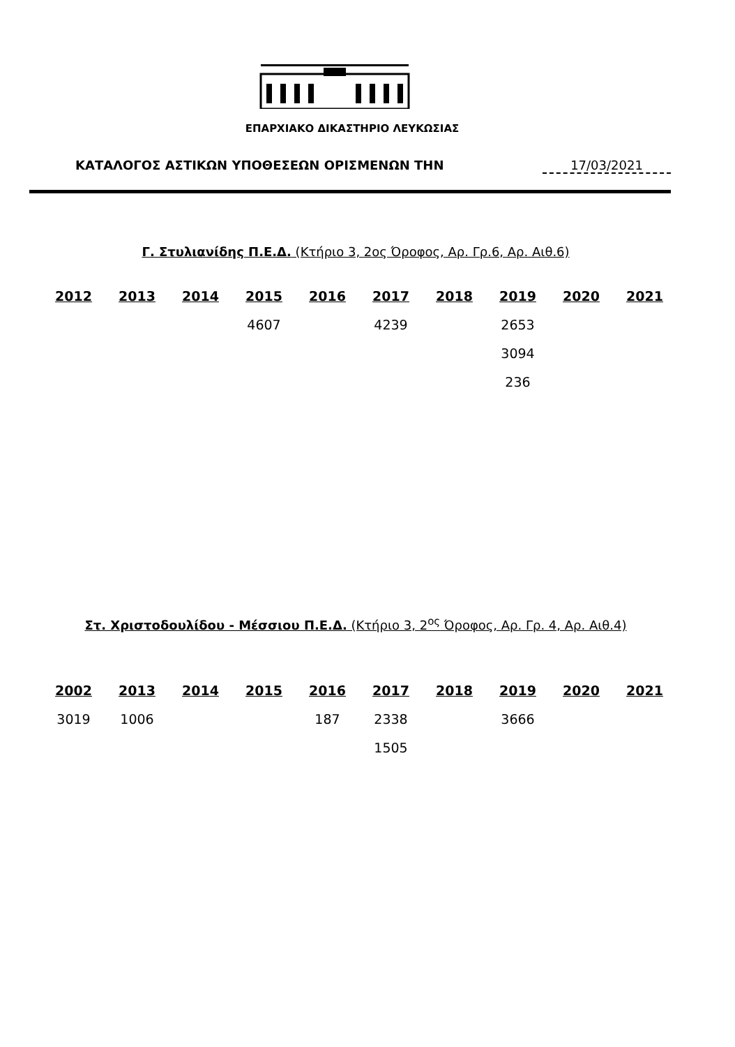ΕΠΑΡΧΙΑΚΟ ΔΙΚΑΣΤΗΡΙΟ ΛΕΥΚΩΣΙΑΣ
ΚΑΤΑΛΟΓΟΣ ΑΣΤΙΚΩΝ ΥΠΟΘΕΣΕΩΝ ΟΡΙΣΜΕΝΩΝ ΤΗΝ
17/03/2021
Γ. Στυλιανίδης Π.Ε.Δ. (Κτήριο 3, 2ος Όροφος, Αρ. Γρ.6, Αρ. Αιθ.6)
| 2012 | 2013 | 2014 | 2015 | 2016 | 2017 | 2018 | 2019 | 2020 | 2021 |
| --- | --- | --- | --- | --- | --- | --- | --- | --- | --- |
| | | | 4607 | | 4239 | | 2653 | | |
| | | | | | | | 3094 | | |
| | | | | | | | 236 | | |
Στ. Χριστοδουλίδου - Μέσσιου Π.Ε.Δ. (Κτήριο 3, 2<sup>ος</sup> Όροφος, Αρ. Γρ. 4, Αρ. Αιθ.4)
| 2002 | 2013 | 2014 | 2015 | 2016 | 2017 | 2018 | 2019 | 2020 | 2021 |
| --- | --- | --- | --- | --- | --- | --- | --- | --- | --- |
| 3019 | 1006 | | | 187 | 2338 | | 3666 | | |
| | | | | | 1505 | | | | |